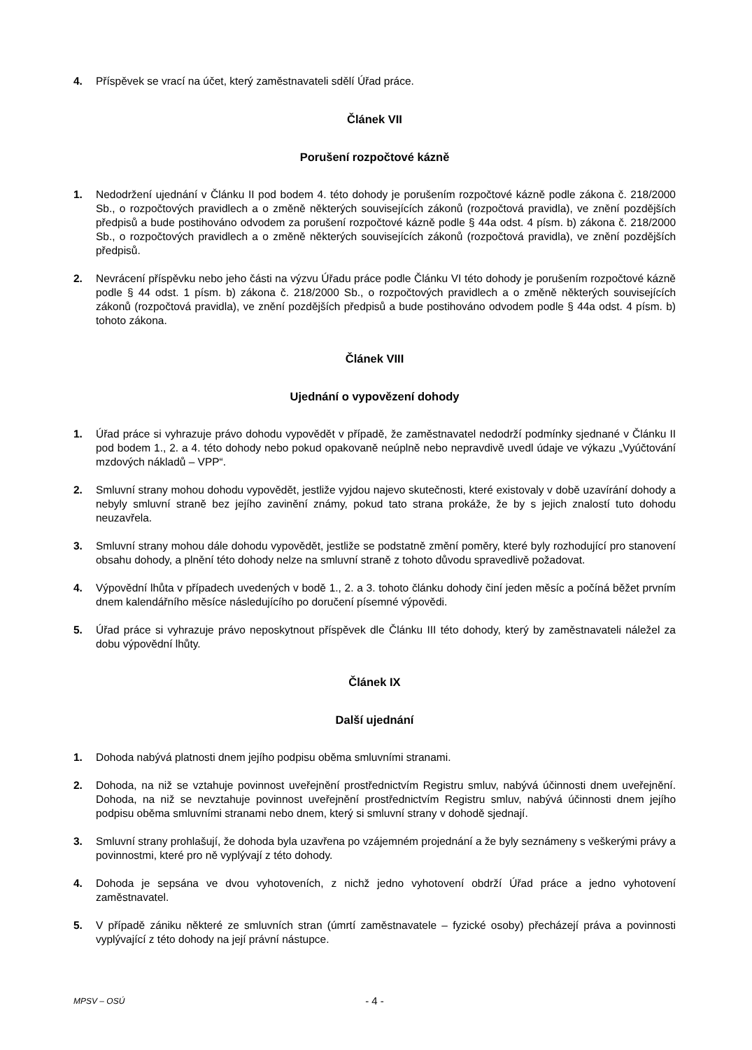4. Příspěvek se vrací na účet, který zaměstnavateli sdělí Úřad práce.
Článek VII
Porušení rozpočtové kázně
1. Nedodržení ujednání v Článku II pod bodem 4. této dohody je porušením rozpočtové kázně podle zákona č. 218/2000 Sb., o rozpočtových pravidlech a o změně některých souvisejících zákonů (rozpočtová pravidla), ve znění pozdějších předpisů a bude postihováno odvodem za porušení rozpočtové kázně podle § 44a odst. 4 písm. b) zákona č. 218/2000 Sb., o rozpočtových pravidlech a o změně některých souvisejících zákonů (rozpočtová pravidla), ve znění pozdějších předpisů.
2. Nevrácení příspěvku nebo jeho části na výzvu Úřadu práce podle Článku VI této dohody je porušením rozpočtové kázně podle § 44 odst. 1 písm. b) zákona č. 218/2000 Sb., o rozpočtových pravidlech a o změně některých souvisejících zákonů (rozpočtová pravidla), ve znění pozdějších předpisů a bude postihováno odvodem podle § 44a odst. 4 písm. b) tohoto zákona.
Článek VIII
Ujednání o vypovězení dohody
1. Úřad práce si vyhrazuje právo dohodu vypovědět v případě, že zaměstnavatel nedodrží podmínky sjednané v Článku II pod bodem 1., 2. a 4. této dohody nebo pokud opakovaně neúplně nebo nepravdivě uvedl údaje ve výkazu „Vyúčtování mzdových nákladů – VPP“.
2. Smluvní strany mohou dohodu vypovědět, jestliže vyjdou najevo skutečnosti, které existovaly v době uzavírání dohody a nebyly smluvní straně bez jejího zavinění známy, pokud tato strana prokáže, že by s jejich znalostí tuto dohodu neuzavřela.
3. Smluvní strany mohou dále dohodu vypovědět, jestliže se podstatně změní poměry, které byly rozhodující pro stanovení obsahu dohody, a plnění této dohody nelze na smluvní straně z tohoto důvodu spravedlivě požadovat.
4. Výpovědní lhůta v případech uvedených v bodě 1., 2. a 3. tohoto článku dohody činí jeden měsíc a počíná běžet prvním dnem kalendářního měsíce následujícího po doručení písemné výpovědi.
5. Úřad práce si vyhrazuje právo neposkytnout příspěvek dle Článku III této dohody, který by zaměstnavateli náležel za dobu výpovědní lhůty.
Článek IX
Další ujednání
1. Dohoda nabývá platnosti dnem jejího podpisu oběma smluvními stranami.
2. Dohoda, na niž se vztahuje povinnost uveřejnění prostřednictvím Registru smluv, nabývá účinnosti dnem uveřejnění. Dohoda, na niž se nevztahuje povinnost uveřejnění prostřednictvím Registru smluv, nabývá účinnosti dnem jejího podpisu oběma smluvními stranami nebo dnem, který si smluvní strany v dohodě sjednají.
3. Smluvní strany prohlašují, že dohoda byla uzavřena po vzájemném projednání a že byly seznámeny s veškerými právy a povinnostmi, které pro ně vyplývají z této dohody.
4. Dohoda je sepsána ve dvou vyhotoveních, z nichž jedno vyhotovení obdrží Úřad práce a jedno vyhotovení zaměstnavatel.
5. V případě zániku některé ze smluvních stran (úmrtí zaměstnavatele – fyzické osoby) přecházejí práva a povinnosti vyplývající z této dohody na její právní nástupce.
MPSV – OSÚ - 4 -